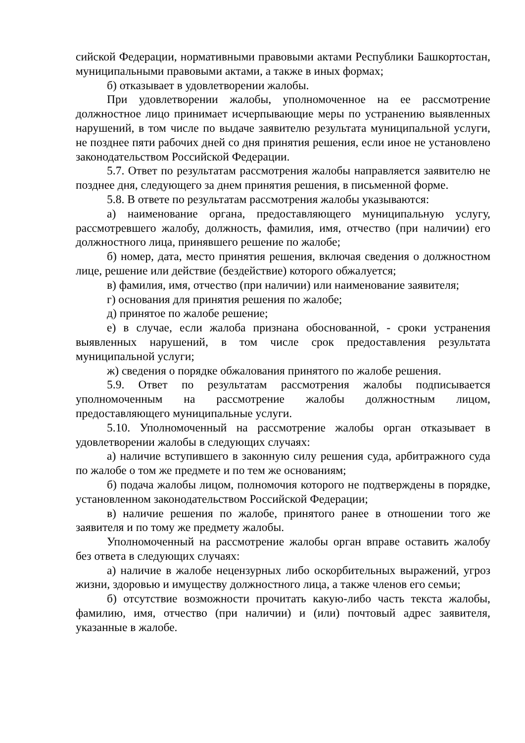сийской Федерации, нормативными правовыми актами Республики Башкортостан, муниципальными правовыми актами, а также в иных формах;
б) отказывает в удовлетворении жалобы.
При удовлетворении жалобы, уполномоченное на ее рассмотрение должностное лицо принимает исчерпывающие меры по устранению выявленных нарушений, в том числе по выдаче заявителю результата муниципальной услуги, не позднее пяти рабочих дней со дня принятия решения, если иное не установлено законодательством Российской Федерации.
5.7. Ответ по результатам рассмотрения жалобы направляется заявителю не позднее дня, следующего за днем принятия решения, в письменной форме.
5.8. В ответе по результатам рассмотрения жалобы указываются:
а) наименование органа, предоставляющего муниципальную услугу, рассмотревшего жалобу, должность, фамилия, имя, отчество (при наличии) его должностного лица, принявшего решение по жалобе;
б) номер, дата, место принятия решения, включая сведения о должностном лице, решение или действие (бездействие) которого обжалуется;
в) фамилия, имя, отчество (при наличии) или наименование заявителя;
г) основания для принятия решения по жалобе;
д) принятое по жалобе решение;
е) в случае, если жалоба признана обоснованной, - сроки устранения выявленных нарушений, в том числе срок предоставления результата муниципальной услуги;
ж) сведения о порядке обжалования принятого по жалобе решения.
5.9. Ответ по результатам рассмотрения жалобы подписывается уполномоченным на рассмотрение жалобы должностным лицом, предоставляющего муниципальные услуги.
5.10. Уполномоченный на рассмотрение жалобы орган отказывает в удовлетворении жалобы в следующих случаях:
а) наличие вступившего в законную силу решения суда, арбитражного суда по жалобе о том же предмете и по тем же основаниям;
б) подача жалобы лицом, полномочия которого не подтверждены в порядке, установленном законодательством Российской Федерации;
в) наличие решения по жалобе, принятого ранее в отношении того же заявителя и по тому же предмету жалобы.
Уполномоченный на рассмотрение жалобы орган вправе оставить жалобу без ответа в следующих случаях:
а) наличие в жалобе нецензурных либо оскорбительных выражений, угроз жизни, здоровью и имуществу должностного лица, а также членов его семьи;
б) отсутствие возможности прочитать какую-либо часть текста жалобы, фамилию, имя, отчество (при наличии) и (или) почтовый адрес заявителя, указанные в жалобе.